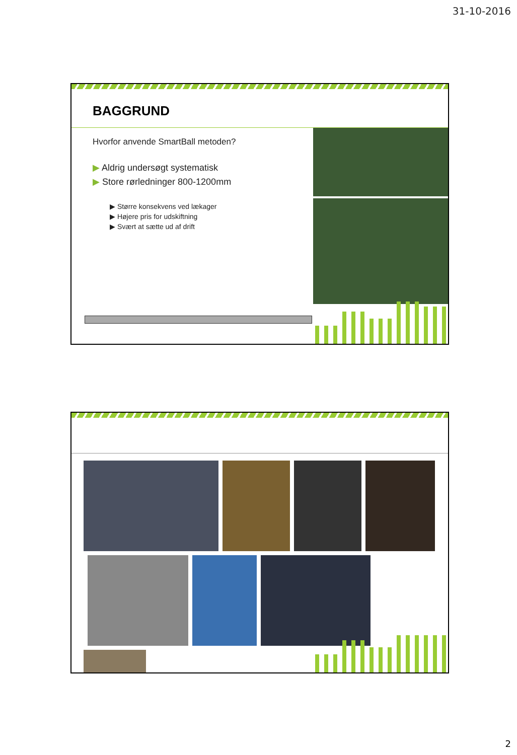31-10-2016
BAGGRUND
Hvorfor anvende SmartBall metoden?
▶ Aldrig undersøgt systematisk
▶ Store rørledninger 800-1200mm
▶ Større konsekvens ved lækager
▶ Højere pris for udskiftning
▶ Svært at sætte ud af drift
2